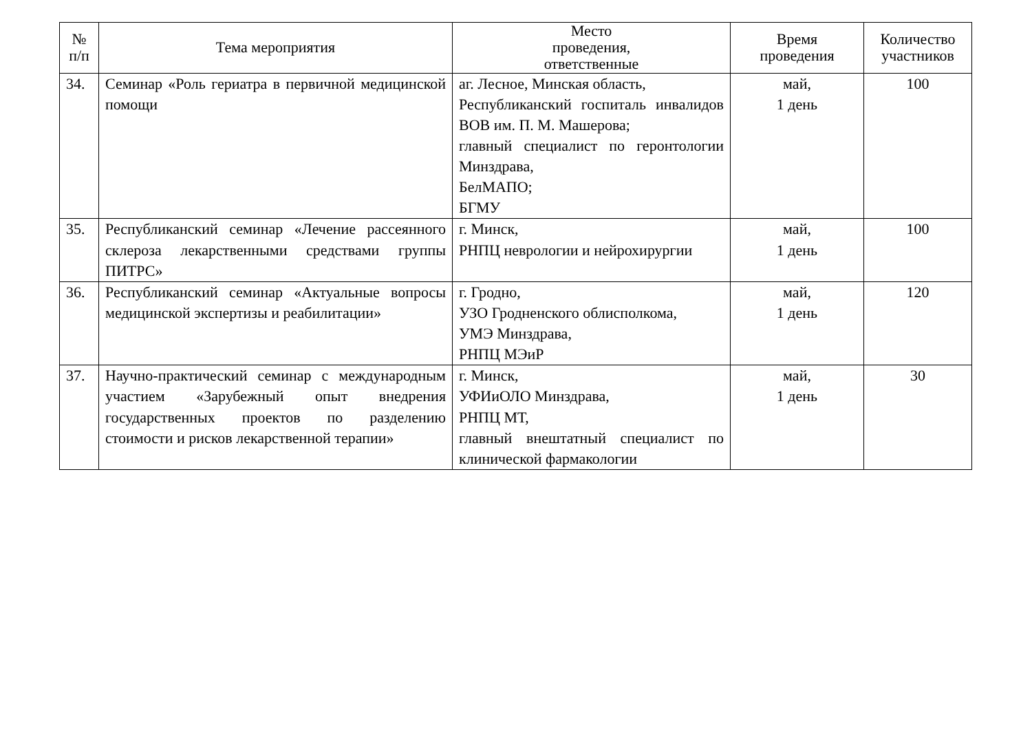| № п/п | Тема мероприятия | Место проведения, ответственные | Время проведения | Количество участников |
| --- | --- | --- | --- | --- |
| 34. | Семинар «Роль гериатра в первичной медицинской помощи | аг. Лесное, Минская область, Республиканский госпиталь инвалидов ВОВ им. П. М. Машерова; главный специалист по геронтологии Минздрава, БелМАПО; БГМУ | май, 1 день | 100 |
| 35. | Республиканский семинар «Лечение рассеянного склероза лекарственными средствами группы ПИТРС» | г. Минск, РНПЦ неврологии и нейрохирургии | май, 1 день | 100 |
| 36. | Республиканский семинар «Актуальные вопросы медицинской экспертизы и реабилитации» | г. Гродно, УЗО Гродненского облисполкома, УМЭ Минздрава, РНПЦ МЭиР | май, 1 день | 120 |
| 37. | Научно-практический семинар с международным участием «Зарубежный опыт внедрения государственных проектов по разделению стоимости и рисков лекарственной терапии» | г. Минск, УФИиОЛО Минздрава, РНПЦ МТ, главный внештатный специалист по клинической фармакологии | май, 1 день | 30 |